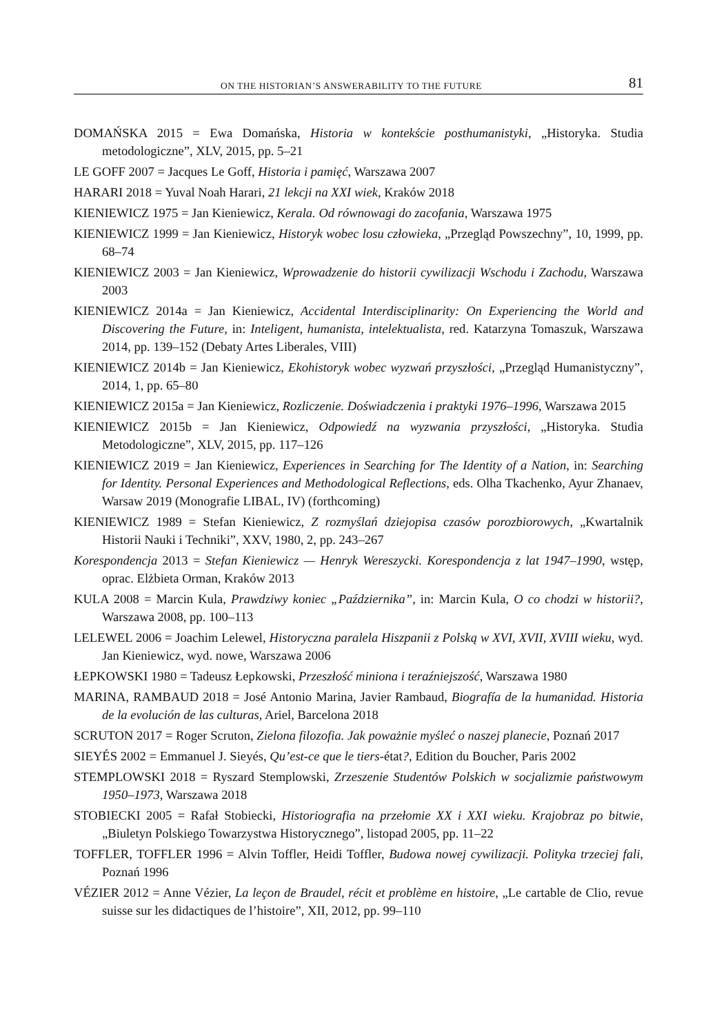ON THE HISTORIAN’S ANSWERABILITY TO THE FUTURE 81
DOMAŃSKA 2015 = Ewa Domańska, Historia w kontekście posthumanistyki, „Historyka. Studia metodologiczne”, XLV, 2015, pp. 5–21
LE GOFF 2007 = Jacques Le Goff, Historia i pamięć, Warszawa 2007
HARARI 2018 = Yuval Noah Harari, 21 lekcji na XXI wiek, Kraków 2018
KIENIEWICZ 1975 = Jan Kieniewicz, Kerala. Od równowagi do zacofania, Warszawa 1975
KIENIEWICZ 1999 = Jan Kieniewicz, Historyk wobec losu człowieka, „Przegląd Powszechny”, 10, 1999, pp. 68–74
KIENIEWICZ 2003 = Jan Kieniewicz, Wprowadzenie do historii cywilizacji Wschodu i Zachodu, Warszawa 2003
KIENIEWICZ 2014a = Jan Kieniewicz, Accidental Interdisciplinarity: On Experiencing the World and Discovering the Future, in: Inteligent, humanista, intelektualista, red. Katarzyna Tomaszuk, Warszawa 2014, pp. 139–152 (Debaty Artes Liberales, VIII)
KIENIEWICZ 2014b = Jan Kieniewicz, Ekohistoryk wobec wyzwań przyszłości, „Przegląd Humanistyczny”, 2014, 1, pp. 65–80
KIENIEWICZ 2015a = Jan Kieniewicz, Rozliczenie. Doświadczenia i praktyki 1976–1996, Warszawa 2015
KIENIEWICZ 2015b = Jan Kieniewicz, Odpowiedź na wyzwania przyszłości, „Historyka. Studia Metodologiczne”, XLV, 2015, pp. 117–126
KIENIEWICZ 2019 = Jan Kieniewicz, Experiences in Searching for The Identity of a Nation, in: Searching for Identity. Personal Experiences and Methodological Reflections, eds. Olha Tkachenko, Ayur Zhanaev, Warsaw 2019 (Monografie LIBAL, IV) (forthcoming)
KIENIEWICZ 1989 = Stefan Kieniewicz, Z rozmyślań dziejopisa czasów porozbiorowych, „Kwartalnik Historii Nauki i Techniki”, XXV, 1980, 2, pp. 243–267
Korespondencja 2013 = Stefan Kieniewicz — Henryk Wereszycki. Korespondencja z lat 1947–1990, wstęp, oprac. Elżbieta Orman, Kraków 2013
KULA 2008 = Marcin Kula, Prawdziwy koniec „Października”, in: Marcin Kula, O co chodzi w historii?, Warszawa 2008, pp. 100–113
LELEWEL 2006 = Joachim Lelewel, Historyczna paralela Hiszpanii z Polską w XVI, XVII, XVIII wieku, wyd. Jan Kieniewicz, wyd. nowe, Warszawa 2006
ŁEPKOWSKI 1980 = Tadeusz Łepkowski, Przeszłość miniona i teraźniejszość, Warszawa 1980
MARINA, RAMBAUD 2018 = José Antonio Marina, Javier Rambaud, Biografía de la humanidad. Historia de la evolución de las culturas, Ariel, Barcelona 2018
SCRUTON 2017 = Roger Scruton, Zielona filozofia. Jak poważnie myśleć o naszej planecie, Poznań 2017
SIEYÉS 2002 = Emmanuel J. Sieyés, Qu’est-ce que le tiers-état?, Edition du Boucher, Paris 2002
STEMPLOWSKI 2018 = Ryszard Stemplowski, Zrzeszenie Studentów Polskich w socjalizmie państwowym 1950–1973, Warszawa 2018
STOBIECKI 2005 = Rafał Stobiecki, Historiografia na przełomie XX i XXI wieku. Krajobraz po bitwie, „Biuletyn Polskiego Towarzystwa Historycznego”, listopad 2005, pp. 11–22
TOFFLER, TOFFLER 1996 = Alvin Toffler, Heidi Toffler, Budowa nowej cywilizacji. Polityka trzeciej fali, Poznań 1996
VÉZIER 2012 = Anne Vézier, La leçon de Braudel, récit et problème en histoire, „Le cartable de Clio, revue suisse sur les didactiques de l’histoire”, XII, 2012, pp. 99–110